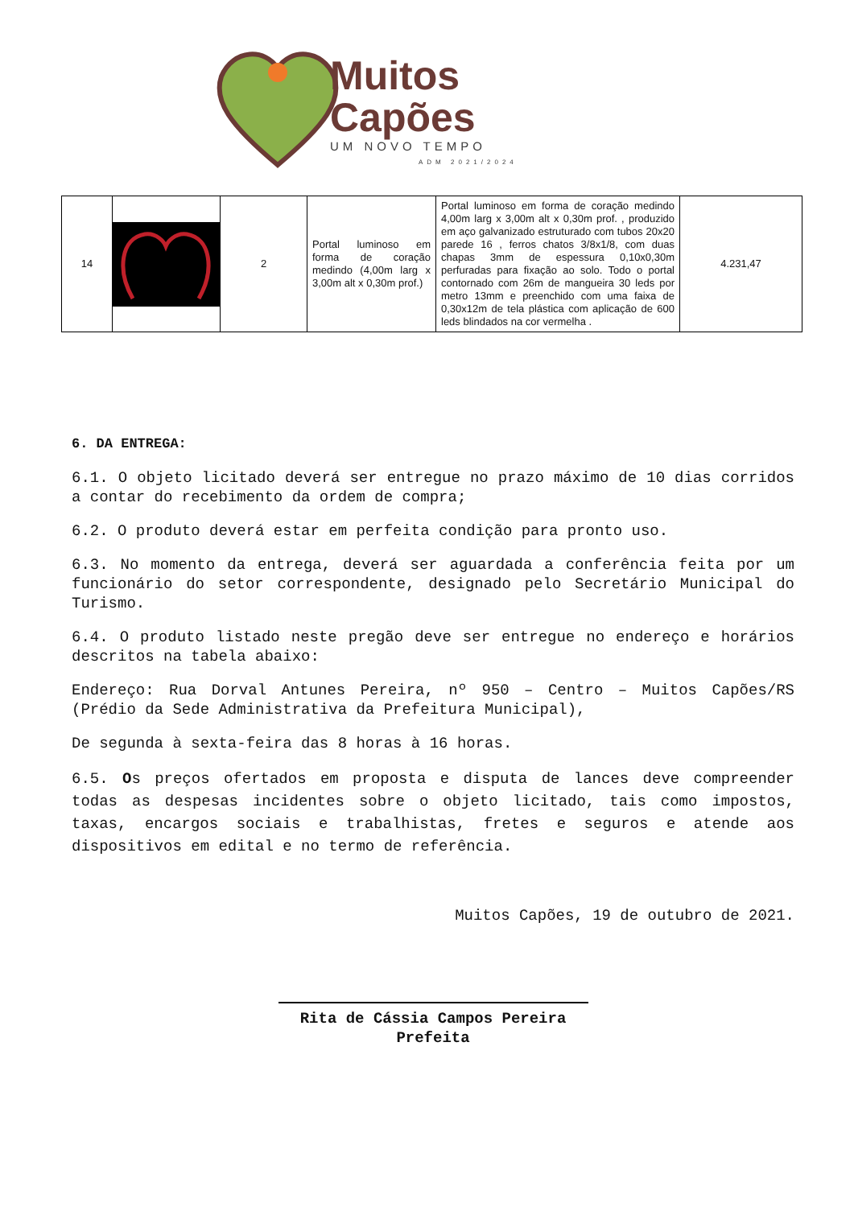Muitos
Capões
UM NOVO TEMPO
ADM 2021/2024
| 14 | | 2 | Portal luminoso em forma de coração medindo (4,00m larg x 3,00m alt x 0,30m prof.) | Portal luminoso em forma de coração medindo 4,00m larg x 3,00m alt x 0,30m prof. , produzido em aço galvanizado estruturado com tubos 20x20 parede 16 , ferros chatos 3/8x1/8, com duas chapas 3mm de espessura 0,10x0,30m perfuradas para fixação ao solo. Todo o portal contornado com 26m de mangueira 30 leds por metro 13mm e preenchido com uma faixa de 0,30x12m de tela plástica com aplicação de 600 leds blindados na cor vermelha . | 4.231,47 |
6. DA ENTREGA:
6.1. O objeto licitado deverá ser entregue no prazo máximo de 10 dias corridos a contar do recebimento da ordem de compra;
6.2. O produto deverá estar em perfeita condição para pronto uso.
6.3. No momento da entrega, deverá ser aguardada a conferência feita por um funcionário do setor correspondente, designado pelo Secretário Municipal do Turismo.
6.4. O produto listado neste pregão deve ser entregue no endereço e horários descritos na tabela abaixo:
Endereço: Rua Dorval Antunes Pereira, nº 950 – Centro – Muitos Capões/RS (Prédio da Sede Administrativa da Prefeitura Municipal),
De segunda à sexta-feira das 8 horas à 16 horas.
6.5. Os preços ofertados em proposta e disputa de lances deve compreender todas as despesas incidentes sobre o objeto licitado, tais como impostos, taxas, encargos sociais e trabalhistas, fretes e seguros e atende aos dispositivos em edital e no termo de referência.
Muitos Capões, 19 de outubro de 2021.
Rita de Cássia Campos Pereira
Prefeita